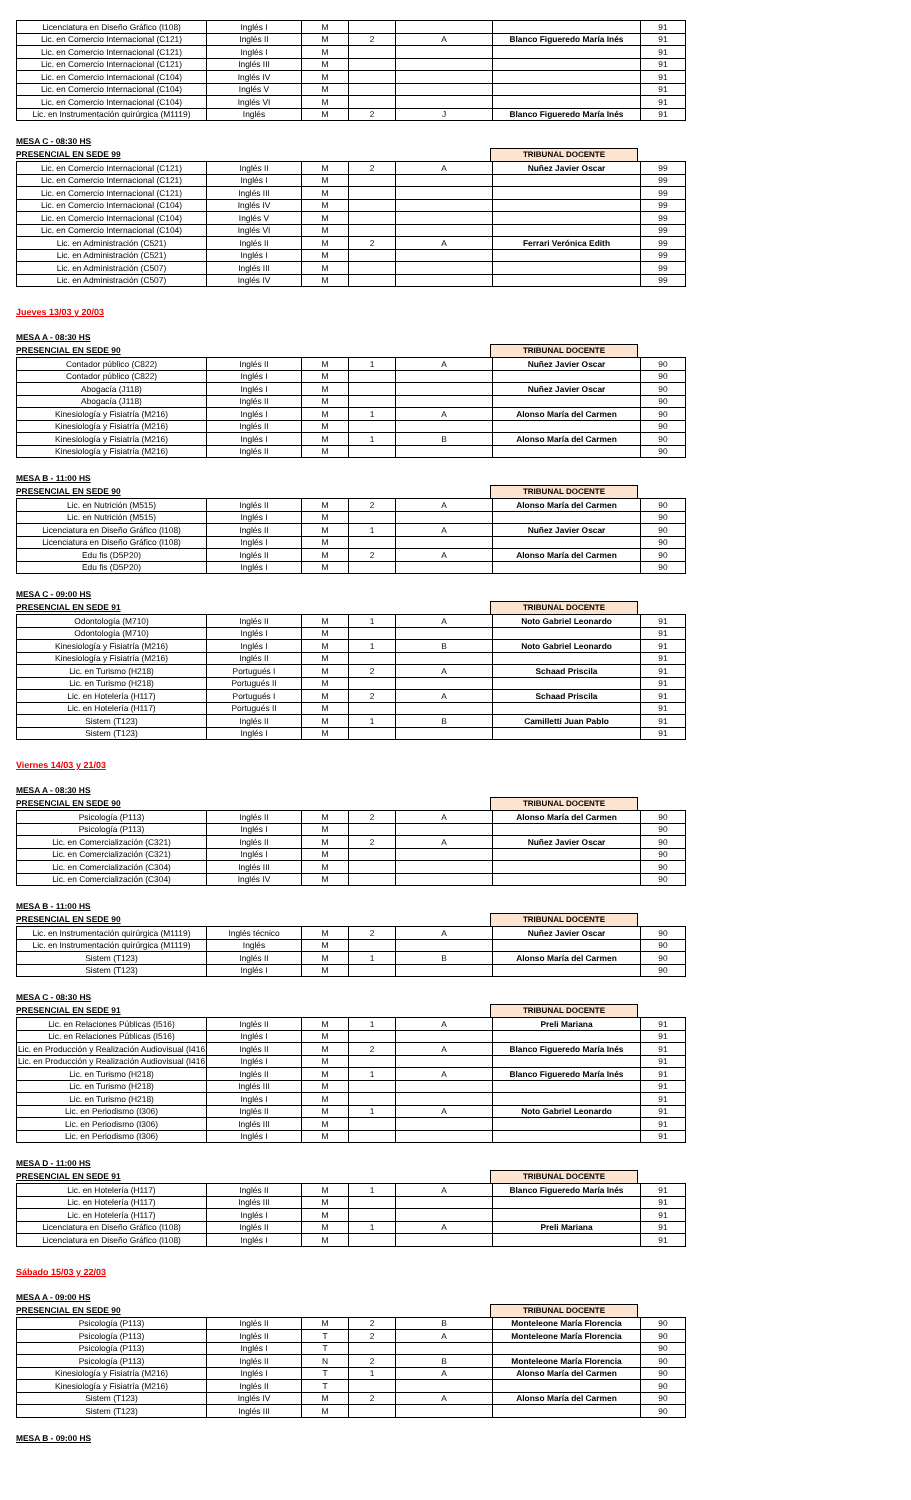| Licenciatura en Diseño Gráfico (I108) | Inglés I | M | | | | 91 |
| Lic. en Comercio Internacional (C121) | Inglés II | M | 2 | A | Blanco Figueredo María Inés | 91 |
| Lic. en Comercio Internacional (C121) | Inglés I | M | | | | 91 |
| Lic. en Comercio Internacional (C121) | Inglés III | M | | | | 91 |
| Lic. en Comercio Internacional (C104) | Inglés IV | M | | | | 91 |
| Lic. en Comercio Internacional (C104) | Inglés V | M | | | | 91 |
| Lic. en Comercio Internacional (C104) | Inglés VI | M | | | | 91 |
| Lic. en Instrumentación quirúrgica (M1119) | Inglés | M | 2 | J | Blanco Figueredo María Inés | 91 |
MESA C - 08:30 HS
PRESENCIAL EN SEDE 99
TRIBUNAL DOCENTE
| Lic. en Comercio Internacional (C121) | Inglés II | M | 2 | A | Nuñez Javier Oscar | 99 |
| Lic. en Comercio Internacional (C121) | Inglés I | M | | | | 99 |
| Lic. en Comercio Internacional (C121) | Inglés III | M | | | | 99 |
| Lic. en Comercio Internacional (C104) | Inglés IV | M | | | | 99 |
| Lic. en Comercio Internacional (C104) | Inglés V | M | | | | 99 |
| Lic. en Comercio Internacional (C104) | Inglés VI | M | | | | 99 |
| Lic. en Administración (C521) | Inglés II | M | 2 | A | Ferrari Verónica Edith | 99 |
| Lic. en Administración (C521) | Inglés I | M | | | | 99 |
| Lic. en Administración (C507) | Inglés III | M | | | | 99 |
| Lic. en Administración (C507) | Inglés IV | M | | | | 99 |
Jueves 13/03 y 20/03
MESA A - 08:30 HS
PRESENCIAL EN SEDE 90
TRIBUNAL DOCENTE
| Contador público (C822) | Inglés II | M | 1 | A | Nuñez Javier Oscar | 90 |
| Contador público (C822) | Inglés I | M | | | | 90 |
| Abogacía (J118) | Inglés I | M | | | Nuñez Javier Oscar | 90 |
| Abogacía (J118) | Inglés II | M | | | | 90 |
| Kinesiología y Fisiatría (M216) | Inglés I | M | 1 | A | Alonso María del Carmen | 90 |
| Kinesiología y Fisiatría (M216) | Inglés II | M | | | | 90 |
| Kinesiología y Fisiatría (M216) | Inglés I | M | 1 | B | Alonso María del Carmen | 90 |
| Kinesiología y Fisiatría (M216) | Inglés II | M | | | | 90 |
MESA B - 11:00 HS
PRESENCIAL EN SEDE 90
TRIBUNAL DOCENTE
| Lic. en Nutrición (M515) | Inglés II | M | 2 | A | Alonso María del Carmen | 90 |
| Lic. en Nutrición (M515) | Inglés I | M | | | | 90 |
| Licenciatura en Diseño Gráfico (I108) | Inglés II | M | 1 | A | Nuñez Javier Oscar | 90 |
| Licenciatura en Diseño Gráfico (I108) | Inglés I | M | | | | 90 |
| Edu fis (D5P20) | Inglés II | M | 2 | A | Alonso María del Carmen | 90 |
| Edu fis (D5P20) | Inglés I | M | | | | 90 |
MESA C - 09:00 HS
PRESENCIAL EN SEDE 91
TRIBUNAL DOCENTE
| Odontología (M710) | Inglés II | M | 1 | A | Noto Gabriel Leonardo | 91 |
| Odontología (M710) | Inglés I | M | | | | 91 |
| Kinesiología y Fisiatría (M216) | Inglés I | M | 1 | B | Noto Gabriel Leonardo | 91 |
| Kinesiología y Fisiatría (M216) | Inglés II | M | | | | 91 |
| Lic. en Turismo (H218) | Portugués I | M | 2 | A | Schaad Priscila | 91 |
| Lic. en Turismo (H218) | Portugués II | M | | | | 91 |
| Lic. en Hotelería (H117) | Portugués I | M | 2 | A | Schaad Priscila | 91 |
| Lic. en Hotelería (H117) | Portugués II | M | | | | 91 |
| Sistem (T123) | Inglés II | M | 1 | B | Camilletti Juan Pablo | 91 |
| Sistem (T123) | Inglés I | M | | | | 91 |
Viernes 14/03 y 21/03
MESA A - 08:30 HS
PRESENCIAL EN SEDE 90
TRIBUNAL DOCENTE
| Psicología (P113) | Inglés II | M | 2 | A | Alonso María del Carmen | 90 |
| Psicología (P113) | Inglés I | M | | | | 90 |
| Lic. en Comercialización (C321) | Inglés II | M | 2 | A | Nuñez Javier Oscar | 90 |
| Lic. en Comercialización (C321) | Inglés I | M | | | | 90 |
| Lic. en Comercialización (C304) | Inglés III | M | | | | 90 |
| Lic. en Comercialización (C304) | Inglés IV | M | | | | 90 |
MESA B - 11:00 HS
PRESENCIAL EN SEDE 90
TRIBUNAL DOCENTE
| Lic. en Instrumentación quirúrgica (M1119) | Inglés técnico | M | 2 | A | Nuñez Javier Oscar | 90 |
| Lic. en Instrumentación quirúrgica (M1119) | Inglés | M | | | | 90 |
| Sistem (T123) | Inglés II | M | 1 | B | Alonso María del Carmen | 90 |
| Sistem (T123) | Inglés I | M | | | | 90 |
MESA C - 08:30 HS
PRESENCIAL EN SEDE 91
TRIBUNAL DOCENTE
| Lic. en Relaciones Públicas (I516) | Inglés II | M | 1 | A | Preli Mariana | 91 |
| Lic. en Relaciones Públicas (I516) | Inglés I | M | | | | 91 |
| Lic. en Producción y Realización Audiovisual (I416 | Inglés II | M | 2 | A | Blanco Figueredo María Inés | 91 |
| Lic. en Producción y Realización Audiovisual (I416 | Inglés I | M | | | | 91 |
| Lic. en Turismo (H218) | Inglés II | M | 1 | A | Blanco Figueredo María Inés | 91 |
| Lic. en Turismo (H218) | Inglés III | M | | | | 91 |
| Lic. en Turismo (H218) | Inglés I | M | | | | 91 |
| Lic. en Periodismo (I306) | Inglés II | M | 1 | A | Noto Gabriel Leonardo | 91 |
| Lic. en Periodismo (I306) | Inglés III | M | | | | 91 |
| Lic. en Periodismo (I306) | Inglés I | M | | | | 91 |
MESA D - 11:00 HS
PRESENCIAL EN SEDE 91
TRIBUNAL DOCENTE
| Lic. en Hotelería (H117) | Inglés II | M | 1 | A | Blanco Figueredo María Inés | 91 |
| Lic. en Hotelería (H117) | Inglés III | M | | | | 91 |
| Lic. en Hotelería (H117) | Inglés I | M | | | | 91 |
| Licenciatura en Diseño Gráfico (I108) | Inglés II | M | 1 | A | Preli Mariana | 91 |
| Licenciatura en Diseño Gráfico (I108) | Inglés I | M | | | | 91 |
Sábado 15/03 y 22/03
MESA A - 09:00 HS
PRESENCIAL EN SEDE 90
TRIBUNAL DOCENTE
| Psicología (P113) | Inglés II | M | 2 | B | Monteleone María Florencia | 90 |
| Psicología (P113) | Inglés II | T | 2 | A | Monteleone María Florencia | 90 |
| Psicología (P113) | Inglés I | T | | | | 90 |
| Psicología (P113) | Inglés II | N | 2 | B | Monteleone María Florencia | 90 |
| Kinesiología y Fisiatría (M216) | Inglés I | T | 1 | A | Alonso María del Carmen | 90 |
| Kinesiología y Fisiatría (M216) | Inglés II | T | | | | 90 |
| Sistem (T123) | Inglés IV | M | 2 | A | Alonso María del Carmen | 90 |
| Sistem (T123) | Inglés III | M | | | | 90 |
MESA B - 09:00 HS